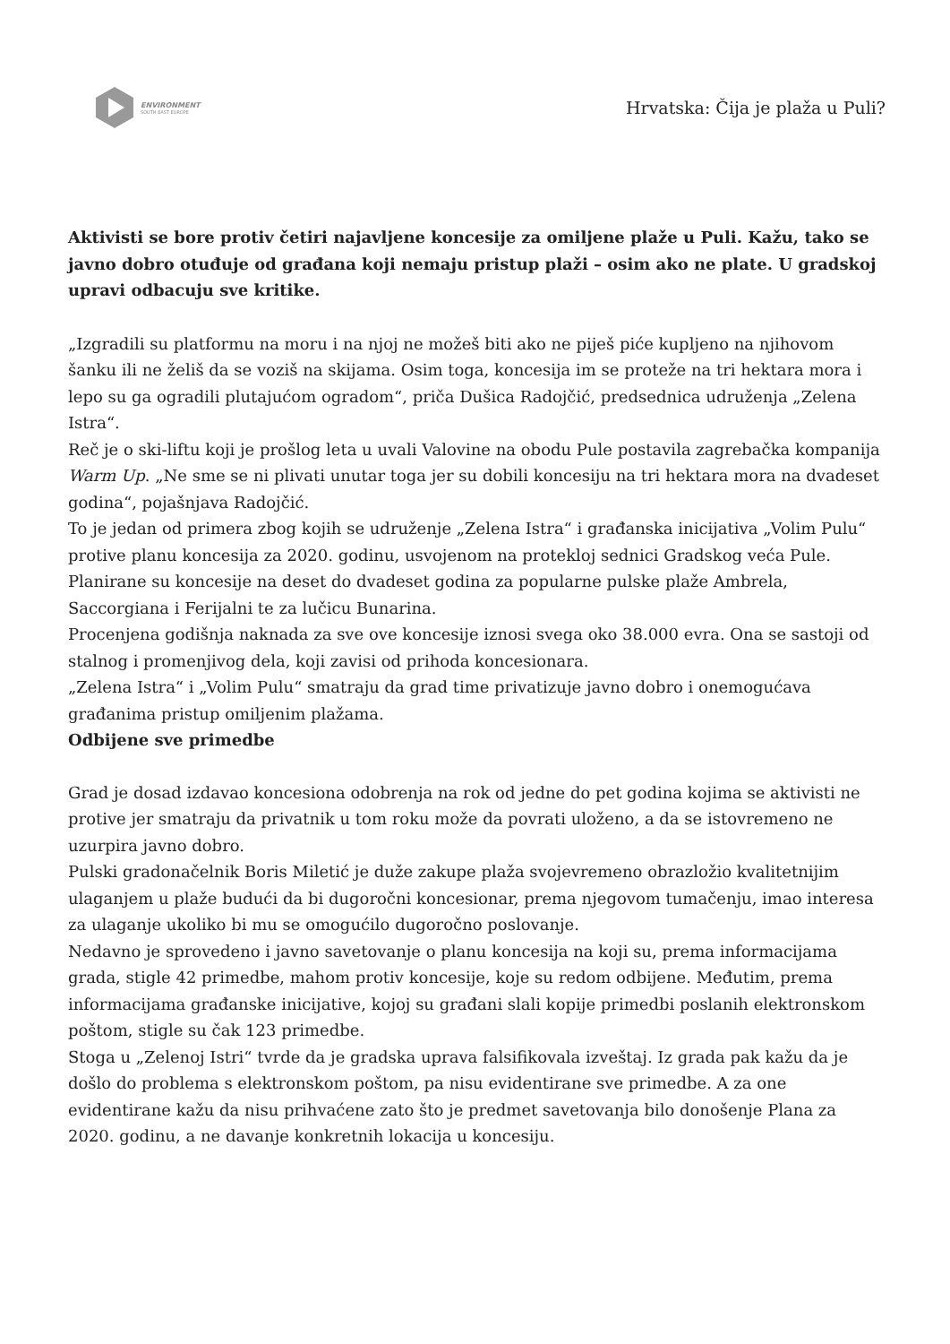ENVIRONMENT
SOUTH EAST EUROPE
Hrvatska: Čija je plaža u Puli?
Aktivisti se bore protiv četiri najavljene koncesije za omiljene plaže u Puli. Kažu, tako se javno dobro otuđuje od građana koji nemaju pristup plaži – osim ako ne plate. U gradskoj upravi odbacuju sve kritike.
„Izgradili su platformu na moru i na njoj ne možeš biti ako ne piješ piće kupljeno na njihovom šanku ili ne želiš da se voziš na skijama. Osim toga, koncesija im se proteže na tri hektara mora i lepo su ga ogradili plutajućom ogradom“, priča Dušica Radojčić, predsednica udruženja „Zelena Istra“.
Reč je o ski-liftu koji je prošlog leta u uvali Valovine na obodu Pule postavila zagrebačka kompanija Warm Up. „Ne sme se ni plivati unutar toga jer su dobili koncesiju na tri hektara mora na dvadeset godina“, pojašnjava Radojčić.
To je jedan od primera zbog kojih se udruženje „Zelena Istra“ i građanska inicijativa „Volim Pulu“ protive planu koncesija za 2020. godinu, usvojenom na protekloj sednici Gradskog veća Pule. Planirane su koncesije na deset do dvadeset godina za popularne pulske plaže Ambrela, Saccorgiana i Ferijalni te za lučicu Bunarina.
Procenjena godišnja naknada za sve ove koncesije iznosi svega oko 38.000 evra. Ona se sastoji od stalnog i promenjivog dela, koji zavisi od prihoda koncesionara.
„Zelena Istra“ i „Volim Pulu“ smatraju da grad time privatizuje javno dobro i onemogućava građanima pristup omiljenim plažama.
Odbijene sve primedbe
Grad je dosad izdavao koncesiona odobrenja na rok od jedne do pet godina kojima se aktivisti ne protive jer smatraju da privatnik u tom roku može da povrati uloženo, a da se istovremeno ne uzurpira javno dobro.
Pulski gradonačelnik Boris Miletić je duže zakupe plaža svojevremeno obrazložio kvalitetnijim ulaganjem u plaže budući da bi dugoročni koncesionar, prema njegovom tumačenju, imao interesa za ulaganje ukoliko bi mu se omogućilo dugoročno poslovanje.
Nedavno je sprovedeno i javno savetovanje o planu koncesija na koji su, prema informacijama grada, stigle 42 primedbe, mahom protiv koncesije, koje su redom odbijene. Međutim, prema informacijama građanske inicijative, kojoj su građani slali kopije primedbi poslanih elektronskom poštom, stigle su čak 123 primedbe.
Stoga u „Zelenoj Istri“ tvrde da je gradska uprava falsifikovala izveštaj. Iz grada pak kažu da je došlo do problema s elektronskom poštom, pa nisu evidentirane sve primedbe. A za one evidentirane kažu da nisu prihvaćene zato što je predmet savetovanja bilo donošenje Plana za 2020. godinu, a ne davanje konkretnih lokacija u koncesiju.